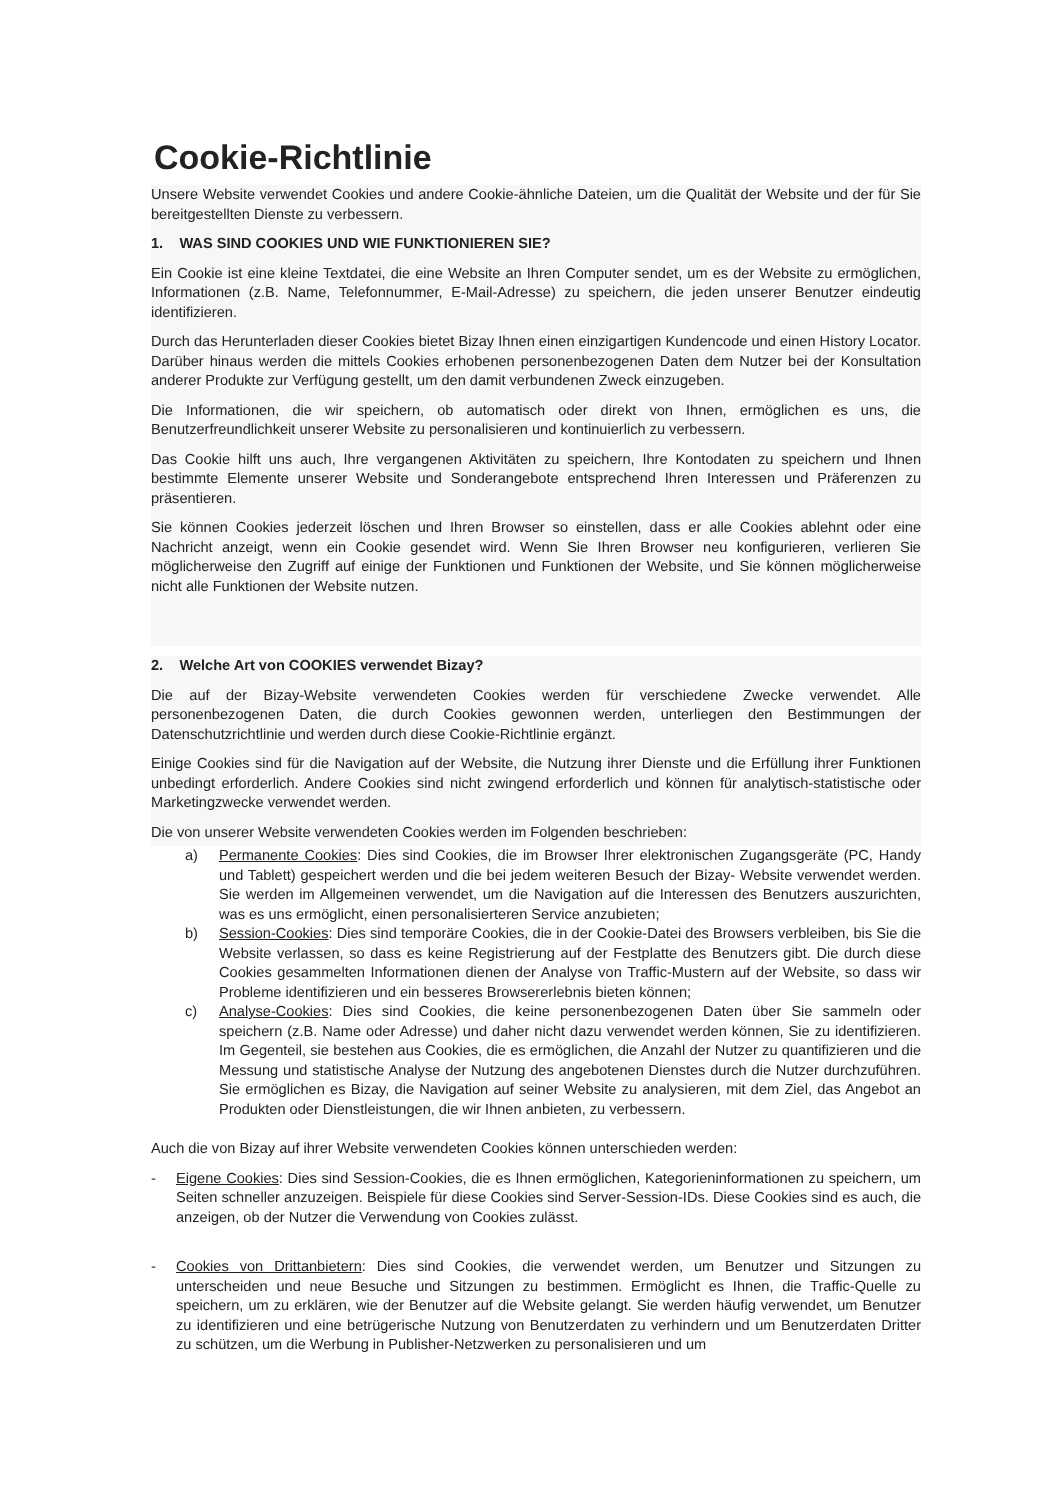Cookie-Richtlinie
Unsere Website verwendet Cookies und andere Cookie-ähnliche Dateien, um die Qualität der Website und der für Sie bereitgestellten Dienste zu verbessern.
1. WAS SIND COOKIES UND WIE FUNKTIONIEREN SIE?
Ein Cookie ist eine kleine Textdatei, die eine Website an Ihren Computer sendet, um es der Website zu ermöglichen, Informationen (z.B. Name, Telefonnummer, E-Mail-Adresse) zu speichern, die jeden unserer Benutzer eindeutig identifizieren.
Durch das Herunterladen dieser Cookies bietet Bizay Ihnen einen einzigartigen Kundencode und einen History Locator. Darüber hinaus werden die mittels Cookies erhobenen personenbezogenen Daten dem Nutzer bei der Konsultation anderer Produkte zur Verfügung gestellt, um den damit verbundenen Zweck einzugeben.
Die Informationen, die wir speichern, ob automatisch oder direkt von Ihnen, ermöglichen es uns, die Benutzerfreundlichkeit unserer Website zu personalisieren und kontinuierlich zu verbessern.
Das Cookie hilft uns auch, Ihre vergangenen Aktivitäten zu speichern, Ihre Kontodaten zu speichern und Ihnen bestimmte Elemente unserer Website und Sonderangebote entsprechend Ihren Interessen und Präferenzen zu präsentieren.
Sie können Cookies jederzeit löschen und Ihren Browser so einstellen, dass er alle Cookies ablehnt oder eine Nachricht anzeigt, wenn ein Cookie gesendet wird. Wenn Sie Ihren Browser neu konfigurieren, verlieren Sie möglicherweise den Zugriff auf einige der Funktionen und Funktionen der Website, und Sie können möglicherweise nicht alle Funktionen der Website nutzen.
2. Welche Art von COOKIES verwendet Bizay?
Die auf der Bizay-Website verwendeten Cookies werden für verschiedene Zwecke verwendet. Alle personenbezogenen Daten, die durch Cookies gewonnen werden, unterliegen den Bestimmungen der Datenschutzrichtlinie und werden durch diese Cookie-Richtlinie ergänzt.
Einige Cookies sind für die Navigation auf der Website, die Nutzung ihrer Dienste und die Erfüllung ihrer Funktionen unbedingt erforderlich. Andere Cookies sind nicht zwingend erforderlich und können für analytisch-statistische oder Marketingzwecke verwendet werden.
Die von unserer Website verwendeten Cookies werden im Folgenden beschrieben:
a) Permanente Cookies: Dies sind Cookies, die im Browser Ihrer elektronischen Zugangsgeräte (PC, Handy und Tablett) gespeichert werden und die bei jedem weiteren Besuch der Bizay- Website verwendet werden. Sie werden im Allgemeinen verwendet, um die Navigation auf die Interessen des Benutzers auszurichten, was es uns ermöglicht, einen personalisierteren Service anzubieten;
b) Session-Cookies: Dies sind temporäre Cookies, die in der Cookie-Datei des Browsers verbleiben, bis Sie die Website verlassen, so dass es keine Registrierung auf der Festplatte des Benutzers gibt. Die durch diese Cookies gesammelten Informationen dienen der Analyse von Traffic-Mustern auf der Website, so dass wir Probleme identifizieren und ein besseres Browsererlebnis bieten können;
c) Analyse-Cookies: Dies sind Cookies, die keine personenbezogenen Daten über Sie sammeln oder speichern (z.B. Name oder Adresse) und daher nicht dazu verwendet werden können, Sie zu identifizieren. Im Gegenteil, sie bestehen aus Cookies, die es ermöglichen, die Anzahl der Nutzer zu quantifizieren und die Messung und statistische Analyse der Nutzung des angebotenen Dienstes durch die Nutzer durchzuführen. Sie ermöglichen es Bizay, die Navigation auf seiner Website zu analysieren, mit dem Ziel, das Angebot an Produkten oder Dienstleistungen, die wir Ihnen anbieten, zu verbessern.
Auch die von Bizay auf ihrer Website verwendeten Cookies können unterschieden werden:
- Eigene Cookies: Dies sind Session-Cookies, die es Ihnen ermöglichen, Kategorieninformationen zu speichern, um Seiten schneller anzuzeigen. Beispiele für diese Cookies sind Server-Session-IDs. Diese Cookies sind es auch, die anzeigen, ob der Nutzer die Verwendung von Cookies zulässt.
- Cookies von Drittanbietern: Dies sind Cookies, die verwendet werden, um Benutzer und Sitzungen zu unterscheiden und neue Besuche und Sitzungen zu bestimmen. Ermöglicht es Ihnen, die Traffic-Quelle zu speichern, um zu erklären, wie der Benutzer auf die Website gelangt. Sie werden häufig verwendet, um Benutzer zu identifizieren und eine betrügerische Nutzung von Benutzerdaten zu verhindern und um Benutzerdaten Dritter zu schützen, um die Werbung in Publisher-Netzwerken zu personalisieren und um